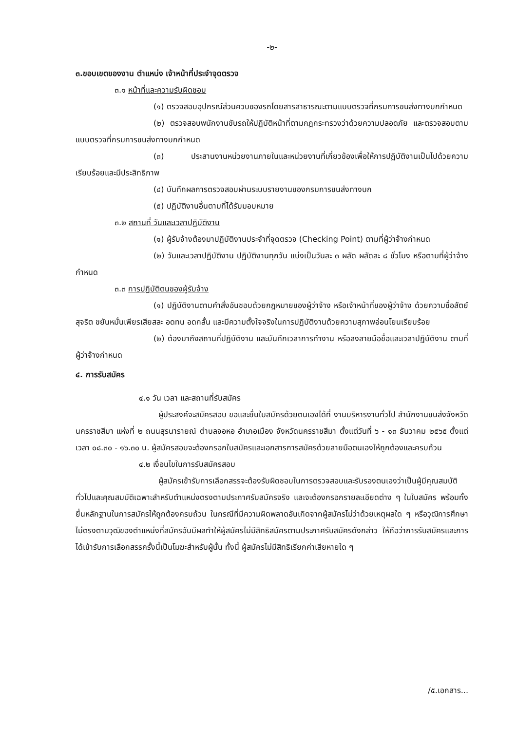-๒-
๓.ขอบเขตของงาน ตำแหน่ง เจ้าหน้าที่ประจำจุดตรวจ
๓.๑ หน้าที่และความรับผิดชอบ
(๑) ตรวจสอบอุปกรณ์ส่วนควบของรถโดยสารสาธารณะตามแบบตรวจที่กรมการขนส่งทางบกกำหนด
(๒) ตรวจสอบพนักงานขับรถให้ปฏิบัติหน้าที่ตามกฎกระทรวงว่าด้วยความปลอดภัย และตรวจสอบตามแบบตรวจที่กรมการขนส่งทางบกกำหนด
(๓) ประสานงานหน่วยงานภายในและหน่วยงานที่เกี่ยวข้องเพื่อให้การปฏิบัติงานเป็นไปด้วยความเรียบร้อยและมีประสิทธิภาพ
(๔) บันทึกผลการตรวจสอบผ่านระบบรายงานของกรมการขนส่งทางบก
(๕) ปฏิบัติงานอื่นตามที่ได้รับมอบหมาย
๓.๒ สถานที่ วันและเวลาปฏิบัติงาน
(๑) ผู้รับจ้างต้องมาปฏิบัติงานประจำที่จุดตรวจ (Checking Point) ตามที่ผู้ว่าจ้างกำหนด
(๒) วันและเวลาปฏิบัติงาน ปฏิบัติงานทุกวัน แบ่งเป็นวันละ ๓ ผลัด ผลัดละ ๘ ชั่วโมง หรือตามที่ผู้ว่าจ้างกำหนด
๓.๓ การปฏิบัติตนของผู้รับจ้าง
(๑) ปฏิบัติงานตามคำสั่งอันชอบด้วยกฎหมายของผู้ว่าจ้าง หรือเจ้าหน้าที่ของผู้ว่าจ้าง ด้วยความซื่อสัตย์ สุจริต ขยันหมั่นเพียรเสียสละ อดทน อดกลั้น และมีความตั้งใจจริงในการปฏิบัติงานด้วยความสุภาพอ่อนโยนเรียบร้อย
(๒) ต้องมาถึงสถานที่ปฏิบัติงาน และบันทึกเวลาการทำงาน หรือลงลายมือชื่อและเวลาปฏิบัติงาน ตามที่ผู้ว่าจ้างกำหนด
๔. การรับสมัคร
๔.๑ วัน เวลา และสถานที่รับสมัคร
ผู้ประสงค์จะสมัครสอบ ขอและยื่นใบสมัครด้วยตนเองได้ที่ งานบริหารงานทั่วไป สำนักงานขนส่งจังหวัดนครราชสีมา แห่งที่ ๒ ถนนสุรนารายณ์ ตำบลจอหอ อำเภอเมือง จังหวัดนครราชสีมา ตั้งแต่วันที่ ๖ - ๑๓ ธันวาคม ๒๕๖๕ ตั้งแต่เวลา ๐๘.๓๐ - ๑๖.๓๐ น. ผู้สมัครสอบจะต้องกรอกใบสมัครและเอกสารการสมัครด้วยลายมือตนเองให้ถูกต้องและครบถ้วน
๔.๒ เงื่อนไขในการรับสมัครสอบ
ผู้สมัครเข้ารับการเลือกสรรจะต้องรับผิดชอบในการตรวจสอบและรับรองตนเองว่าเป็นผู้มีคุณสมบัติทั่วไปและคุณสมบัติเฉพาะสำหรับตำแหน่งตรงตามประกาศรับสมัครจริง และจะต้องกรอกรายละเอียดต่าง ๆ ในใบสมัคร พร้อมทั้งยื่นหลักฐานในการสมัครให้ถูกต้องครบถ้วน ในกรณีที่มีความผิดพลาดอันเกิดจากผู้สมัครไม่ว่าด้วยเหตุผลใด ๆ หรือวุฒิการศึกษาไม่ตรงตามวุฒิของตำแหน่งที่สมัครอันมีผลทำให้ผู้สมัครไม่มีสิทธิสมัครตามประกาศรับสมัครดังกล่าว ให้ถือว่าการรับสมัครและการได้เข้ารับการเลือกสรรครั้งนี้เป็นโมฆะสำหรับผู้นั้น ทั้งนี้ ผู้สมัครไม่มีสิทธิเรียกค่าเสียหายใด ๆ
/๕.เอกสาร...